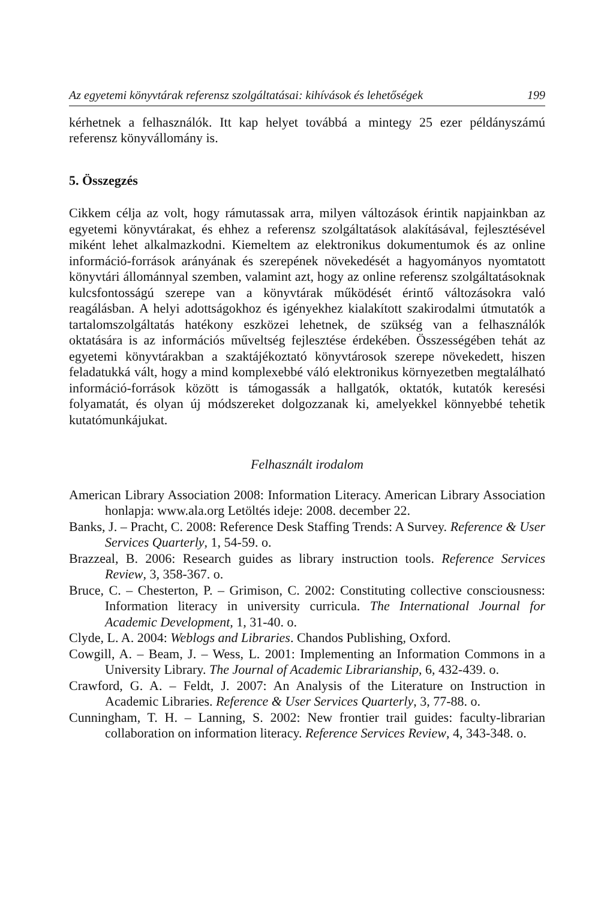Az egyetemi könyvtárak referensz szolgáltatásai: kihívások és lehetőségek 199
kérhetnek a felhasználók. Itt kap helyet továbbá a mintegy 25 ezer példányszámú referensz könyvállomány is.
5. Összegzés
Cikkem célja az volt, hogy rámutassak arra, milyen változások érintik napjainkban az egyetemi könyvtárakat, és ehhez a referensz szolgáltatások alakításával, fejlesztésével miként lehet alkalmazkodni. Kiemeltem az elektronikus dokumentumok és az online információ-források arányának és szerepének növekedését a hagyományos nyomtatott könyvtári állománnyal szemben, valamint azt, hogy az online referensz szolgáltatásoknak kulcsfontosságú szerepe van a könyvtárak működését érintő változásokra való reagálásban. A helyi adottságokhoz és igényekhez kialakított szakirodalmi útmutatók a tartalomszolgáltatás hatékony eszközei lehetnek, de szükség van a felhasználók oktatására is az információs műveltség fejlesztése érdekében. Összességében tehát az egyetemi könyvtárakban a szaktájékoztató könyvtárosok szerepe növekedett, hiszen feladatukká vált, hogy a mind komplexebbé váló elektronikus környezetben megtalálható információ-források között is támogassák a hallgatók, oktatók, kutatók keresési folyamatát, és olyan új módszereket dolgozzanak ki, amelyekkel könnyebbé tehetik kutatómunkájukat.
Felhasznált irodalom
American Library Association 2008: Information Literacy. American Library Association honlapja: www.ala.org Letöltés ideje: 2008. december 22.
Banks, J. – Pracht, C. 2008: Reference Desk Staffing Trends: A Survey. Reference & User Services Quarterly, 1, 54-59. o.
Brazzeal, B. 2006: Research guides as library instruction tools. Reference Services Review, 3, 358-367. o.
Bruce, C. – Chesterton, P. – Grimison, C. 2002: Constituting collective consciousness: Information literacy in university curricula. The International Journal for Academic Development, 1, 31-40. o.
Clyde, L. A. 2004: Weblogs and Libraries. Chandos Publishing, Oxford.
Cowgill, A. – Beam, J. – Wess, L. 2001: Implementing an Information Commons in a University Library. The Journal of Academic Librarianship, 6, 432-439. o.
Crawford, G. A. – Feldt, J. 2007: An Analysis of the Literature on Instruction in Academic Libraries. Reference & User Services Quarterly, 3, 77-88. o.
Cunningham, T. H. – Lanning, S. 2002: New frontier trail guides: faculty-librarian collaboration on information literacy. Reference Services Review, 4, 343-348. o.